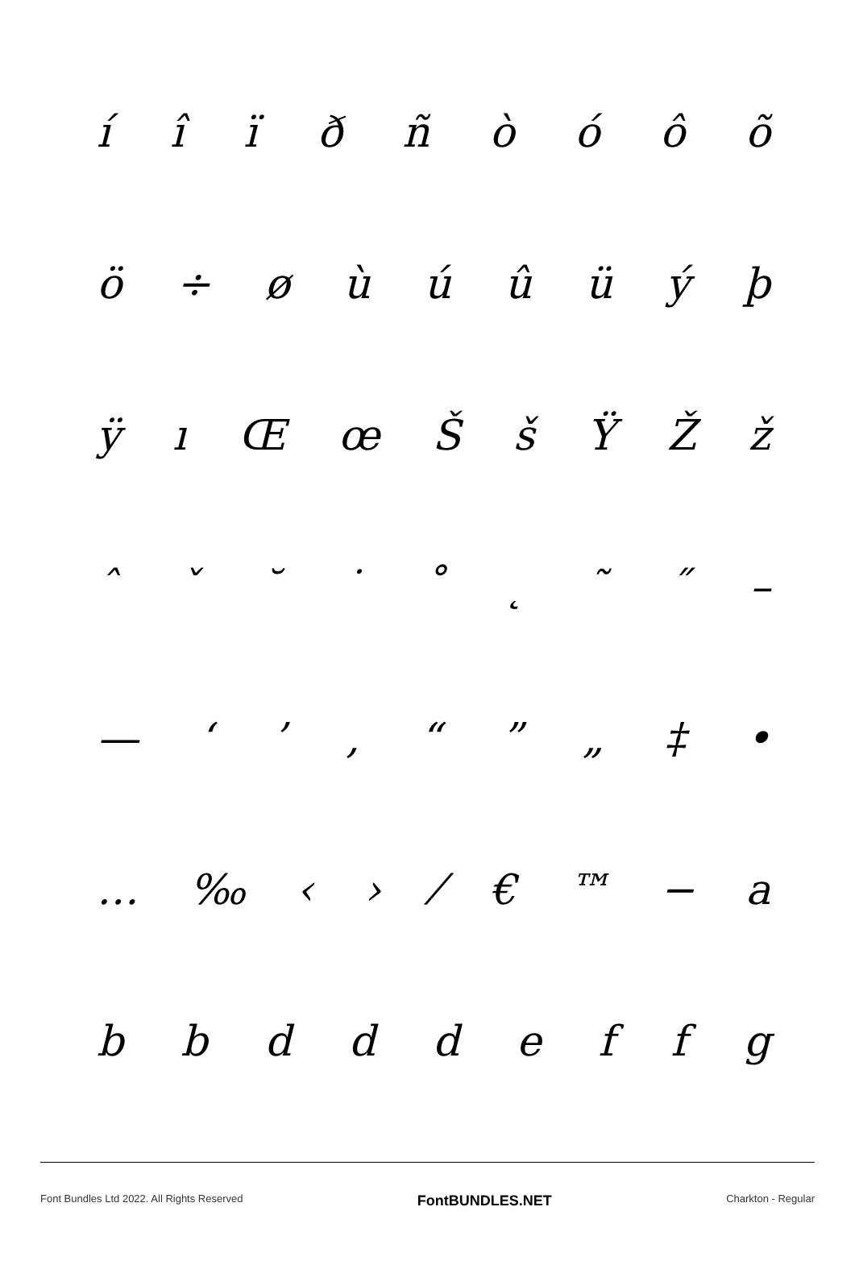íîïðñòóôõ
ö ÷ øùúûüýþ
ÿıŒœŠšŸŽž
ˆˇ ˘ ˙ ˚ ˛ ˜ ˝ –
— ‘’ ‚ “” „ ‡ •
… ‰ ‹ › ⁄ € ™ − a
bbdddeffg
Font Bundles Ltd 2022. All Rights Reserved FontBUNDLES.NET Charkton - Regular